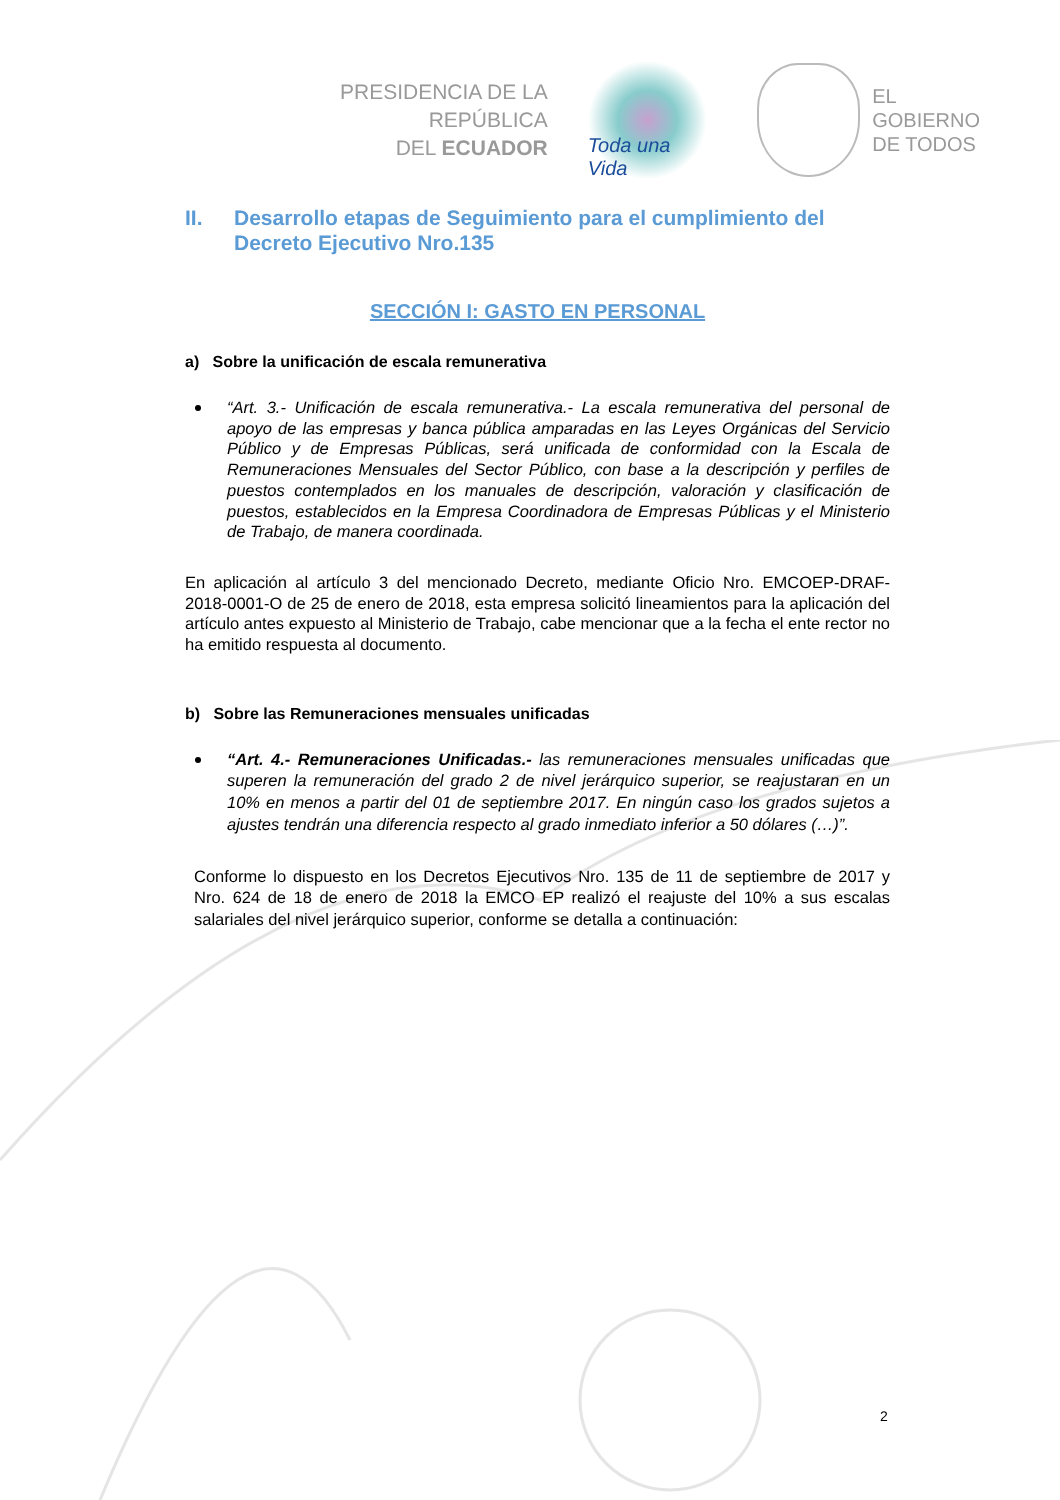PRESIDENCIA DE LA REPÚBLICA
DEL ECUADOR
Toda una Vida
EL
GOBIERNO
DE TODOS
II. Desarrollo etapas de Seguimiento para el cumplimiento del Decreto Ejecutivo Nro.135
SECCIÓN I: GASTO EN PERSONAL
a) Sobre la unificación de escala remunerativa
“Art. 3.- Unificación de escala remunerativa.- La escala remunerativa del personal de apoyo de las empresas y banca pública amparadas en las Leyes Orgánicas del Servicio Público y de Empresas Públicas, será unificada de conformidad con la Escala de Remuneraciones Mensuales del Sector Público, con base a la descripción y perfiles de puestos contemplados en los manuales de descripción, valoración y clasificación de puestos, establecidos en la Empresa Coordinadora de Empresas Públicas y el Ministerio de Trabajo, de manera coordinada.
En aplicación al artículo 3 del mencionado Decreto, mediante Oficio Nro. EMCOEP-DRAF-2018-0001-O de 25 de enero de 2018, esta empresa solicitó lineamientos para la aplicación del artículo antes expuesto al Ministerio de Trabajo, cabe mencionar que a la fecha el ente rector no ha emitido respuesta al documento.
b) Sobre las Remuneraciones mensuales unificadas
“Art. 4.- Remuneraciones Unificadas.- las remuneraciones mensuales unificadas que superen la remuneración del grado 2 de nivel jerárquico superior, se reajustaran en un 10% en menos a partir del 01 de septiembre 2017. En ningún caso los grados sujetos a ajustes tendrán una diferencia respecto al grado inmediato inferior a 50 dólares (…)”.
Conforme lo dispuesto en los Decretos Ejecutivos Nro. 135 de 11 de septiembre de 2017 y Nro. 624 de 18 de enero de 2018 la EMCO EP realizó el reajuste del 10% a sus escalas salariales del nivel jerárquico superior, conforme se detalla a continuación:
2